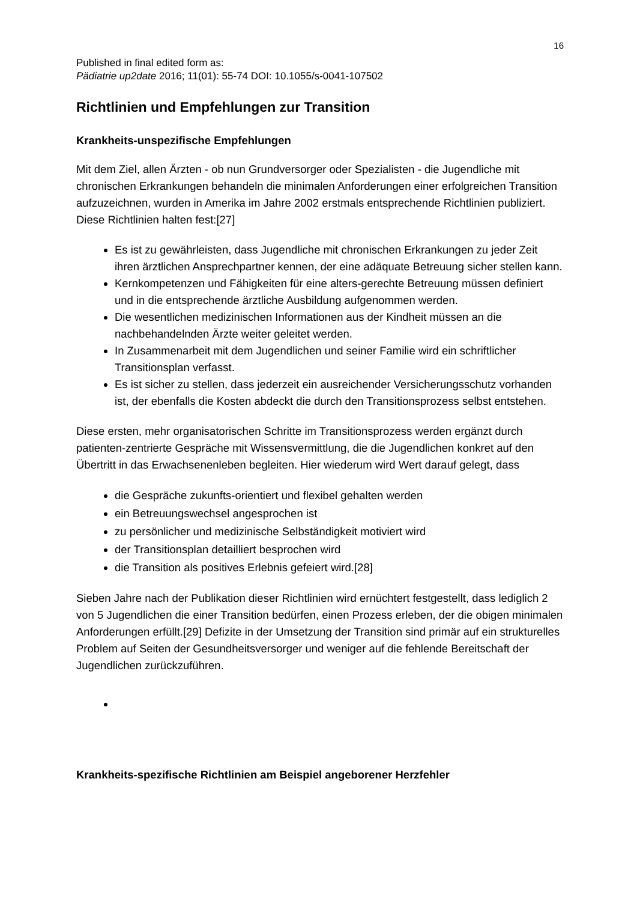16
Published in final edited form as:
Pädiatrie up2date 2016; 11(01): 55-74 DOI: 10.1055/s-0041-107502
Richtlinien und Empfehlungen zur Transition
Krankheits-unspezifische Empfehlungen
Mit dem Ziel, allen Ärzten - ob nun Grundversorger oder Spezialisten - die Jugendliche mit chronischen Erkrankungen behandeln die minimalen Anforderungen einer erfolgreichen Transition aufzuzeichnen, wurden in Amerika im Jahre 2002 erstmals entsprechende Richtlinien publiziert. Diese Richtlinien halten fest:[27]
Es ist zu gewährleisten, dass Jugendliche mit chronischen Erkrankungen zu jeder Zeit ihren ärztlichen Ansprechpartner kennen, der eine adäquate Betreuung sicher stellen kann.
Kernkompetenzen und Fähigkeiten für eine alters-gerechte Betreuung müssen definiert und in die entsprechende ärztliche Ausbildung aufgenommen werden.
Die wesentlichen medizinischen Informationen aus der Kindheit müssen an die nachbehandelnden Ärzte weiter geleitet werden.
In Zusammenarbeit mit dem Jugendlichen und seiner Familie wird ein schriftlicher Transitionsplan verfasst.
Es ist sicher zu stellen, dass jederzeit ein ausreichender Versicherungsschutz vorhanden ist, der ebenfalls die Kosten abdeckt die durch den Transitionsprozess selbst entstehen.
Diese ersten, mehr organisatorischen Schritte im Transitionsprozess werden ergänzt durch patienten-zentrierte Gespräche mit Wissensvermittlung, die die Jugendlichen konkret auf den Übertritt in das Erwachsenenleben begleiten. Hier wiederum wird Wert darauf gelegt, dass
die Gespräche zukunfts-orientiert und flexibel gehalten werden
ein Betreuungswechsel angesprochen ist
zu persönlicher und medizinische Selbständigkeit motiviert wird
der Transitionsplan detailliert besprochen wird
die Transition als positives Erlebnis gefeiert wird.[28]
Sieben Jahre nach der Publikation dieser Richtlinien wird ernüchtert festgestellt, dass lediglich 2 von 5 Jugendlichen die einer Transition bedürfen, einen Prozess erleben, der die obigen minimalen Anforderungen erfüllt.[29] Defizite in der Umsetzung der Transition sind primär auf ein strukturelles Problem auf Seiten der Gesundheitsversorger und weniger auf die fehlende Bereitschaft der Jugendlichen zurückzuführen.
Krankheits-spezifische Richtlinien am Beispiel angeborener Herzfehler